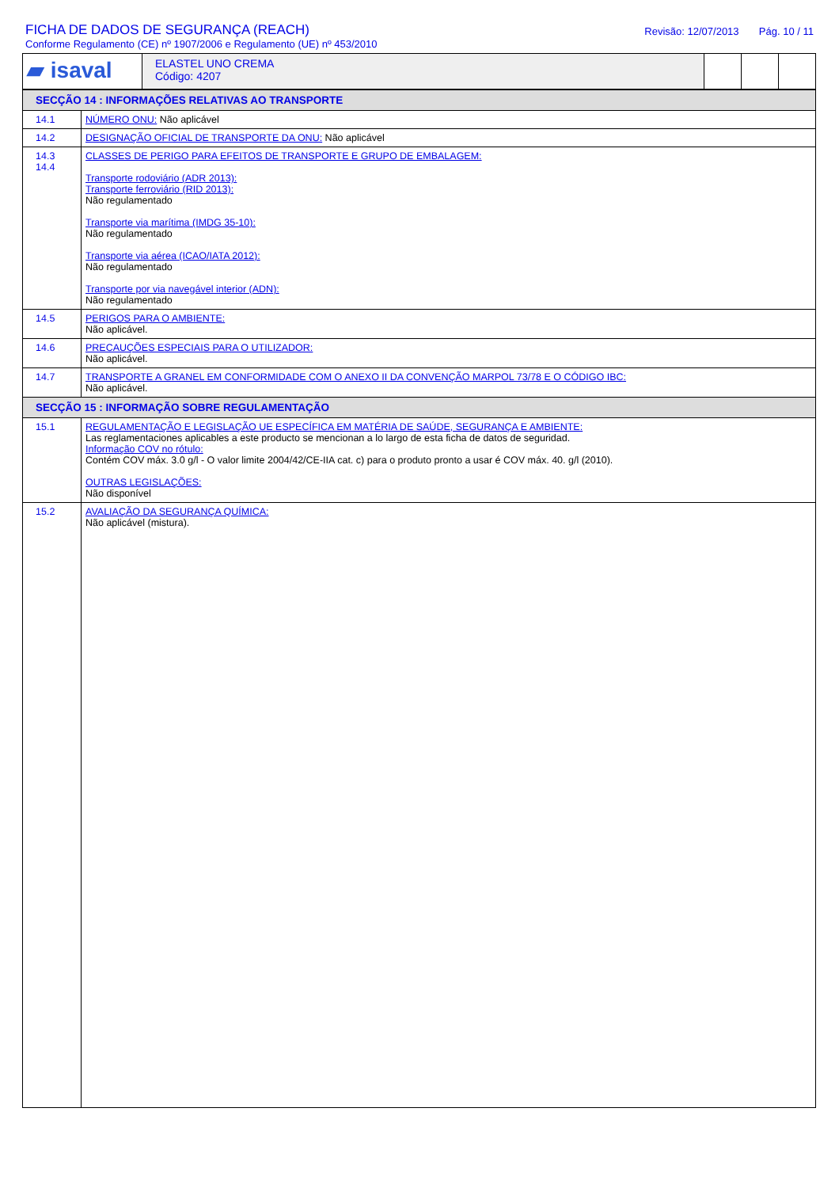FICHA DE DADOS DE SEGURANÇA (REACH)
Conforme Regulamento (CE) nº 1907/2006 e Regulamento (UE) nº 453/2010
Revisão: 12/07/2013 Pág. 10 / 11
| ▰ isaval | ELASTEL UNO CREMA Código: 4207 | | | |
| SECÇÃO 14 : INFORMAÇÕES RELATIVAS AO TRANSPORTE | |
| 14.1 | NÚMERO ONU: Não aplicável |
| 14.2 | DESIGNAÇÃO OFICIAL DE TRANSPORTE DA ONU: Não aplicável |
| 14.3 14.4 | CLASSES DE PERIGO PARA EFEITOS DE TRANSPORTE E GRUPO DE EMBALAGEM: Transporte rodoviário (ADR 2013): Transporte ferroviário (RID 2013): Não regulamentado Transporte via marítima (IMDG 35-10): Não regulamentado Transporte via aérea (ICAO/IATA 2012): Não regulamentado Transporte por via navegável interior (ADN): Não regulamentado |
| 14.5 | PERIGOS PARA O AMBIENTE: Não aplicável. |
| 14.6 | PRECAUÇÕES ESPECIAIS PARA O UTILIZADOR: Não aplicável. |
| 14.7 | TRANSPORTE A GRANEL EM CONFORMIDADE COM O ANEXO II DA CONVENÇÃO MARPOL 73/78 E O CÓDIGO IBC: Não aplicável. |
| SECÇÃO 15 : INFORMAÇÃO SOBRE REGULAMENTAÇÃO | |
| 15.1 | REGULAMENTAÇÃO E LEGISLAÇÃO UE ESPECÍFICA EM MATÉRIA DE SAÚDE, SEGURANÇA E AMBIENTE: Las reglamentaciones aplicables a este producto se mencionan a lo largo de esta ficha de datos de seguridad. Informação COV no rótulo: Contém COV máx. 3.0 g/l - O valor limite 2004/42/CE-IIA cat. c) para o produto pronto a usar é COV máx. 40. g/l (2010). OUTRAS LEGISLAÇÕES: Não disponível |
| 15.2 | AVALIAÇÃO DA SEGURANÇA QUÍMICA: Não aplicável (mistura). |